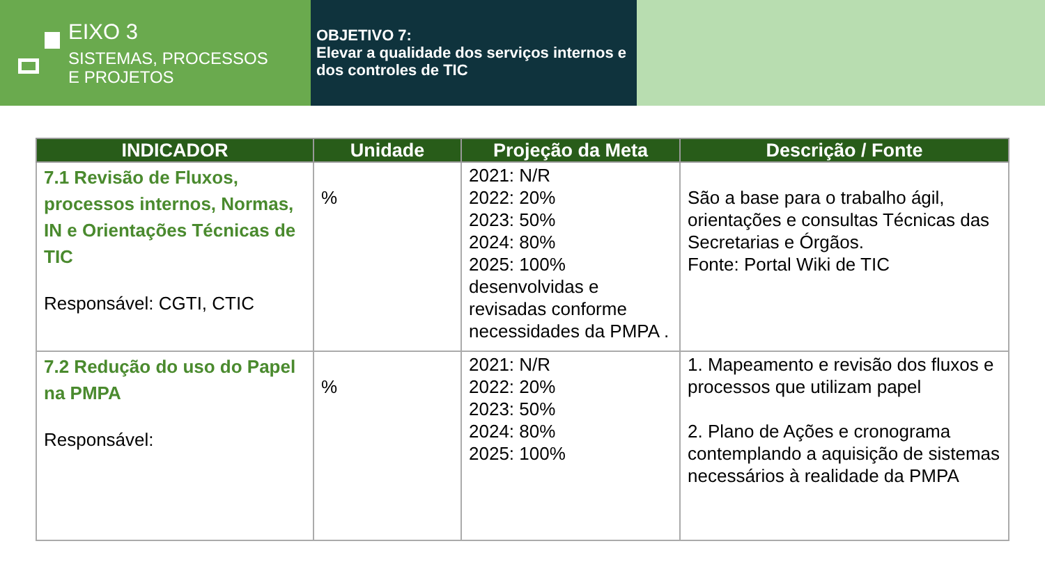EIXO 3
SISTEMAS, PROCESSOS
E PROJETOS
OBJETIVO 7:
Elevar a qualidade dos serviços internos e dos controles de TIC
| INDICADOR | Unidade | Projeção da Meta | Descrição / Fonte |
| --- | --- | --- | --- |
| 7.1 Revisão de Fluxos, processos internos, Normas, IN e Orientações Técnicas de TIC Responsável: CGTI, CTIC | % | 2021: N/R 2022: 20% 2023: 50% 2024: 80% 2025: 100% desenvolvidas e revisadas conforme necessidades da PMPA . | São a base para o trabalho ágil, orientações e consultas Técnicas das Secretarias e Órgãos. Fonte: Portal Wiki de TIC |
| 7.2 Redução do uso do Papel na PMPA Responsável: | % | 2021: N/R 2022: 20% 2023: 50% 2024: 80% 2025: 100% | 1. Mapeamento e revisão dos fluxos e processos que utilizam papel 2. Plano de Ações e cronograma contemplando a aquisição de sistemas necessários à realidade da PMPA |